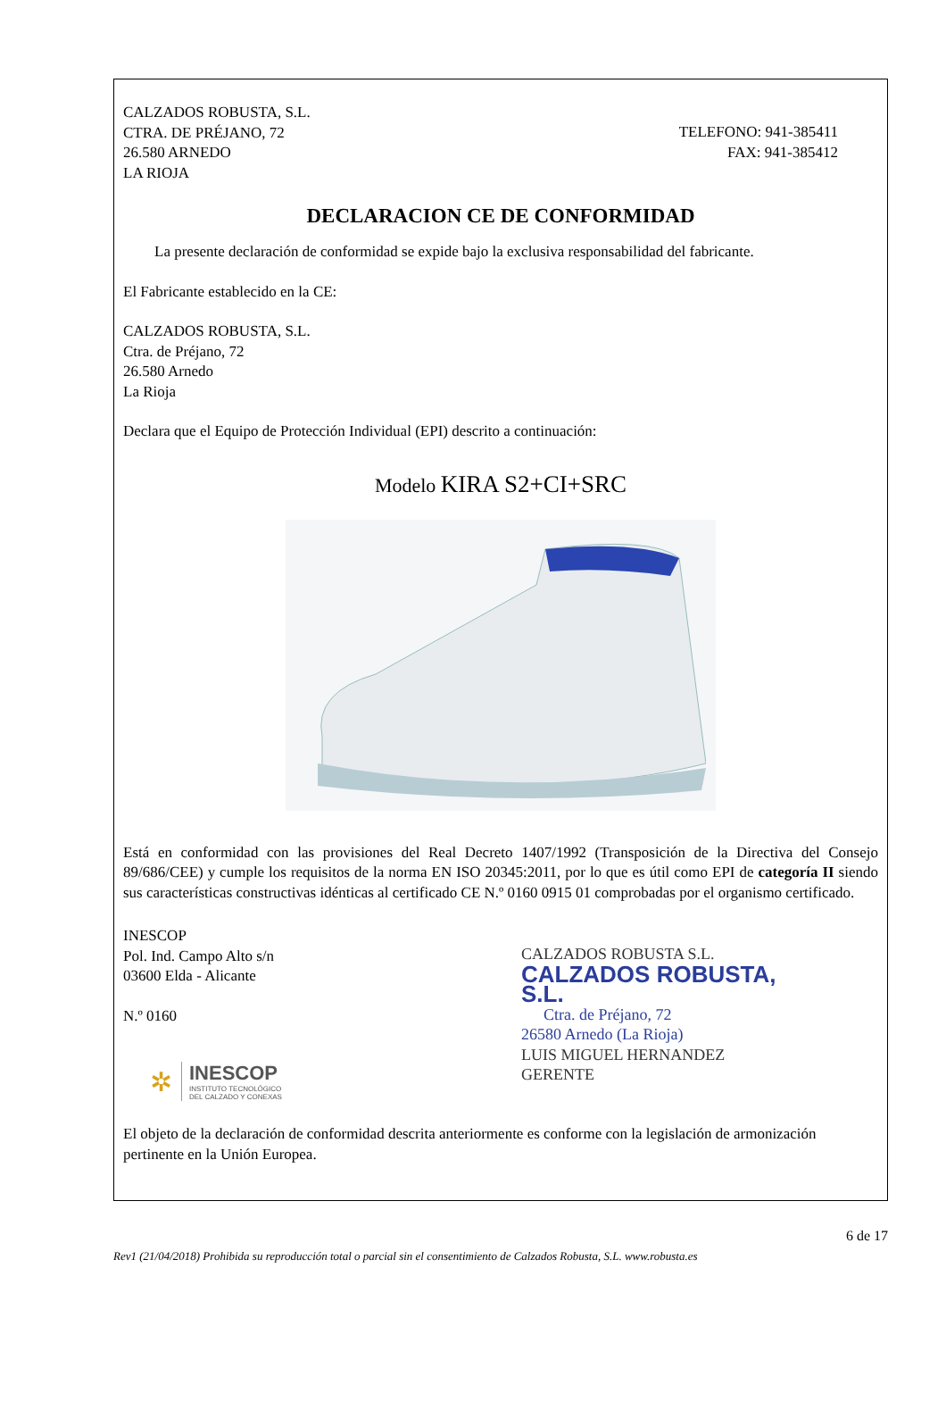CALZADOS ROBUSTA, S.L.
CTRA. DE PRÉJANO, 72
26.580 ARNEDO
LA RIOJA
TELEFONO: 941-385411
FAX: 941-385412
DECLARACION CE DE CONFORMIDAD
La presente declaración de conformidad se expide bajo la exclusiva responsabilidad del fabricante.
El Fabricante establecido en la CE:
CALZADOS ROBUSTA, S.L.
Ctra. de Préjano, 72
26.580 Arnedo
La Rioja
Declara que el Equipo de Protección Individual (EPI) descrito a continuación:
Modelo KIRA S2+CI+SRC
Está en conformidad con las provisiones del Real Decreto 1407/1992 (Transposición de la Directiva del Consejo 89/686/CEE) y cumple los requisitos de la norma EN ISO 20345:2011, por lo que es útil como EPI de categoría II siendo sus características constructivas idénticas al certificado CE N.º 0160 0915 01 comprobadas por el organismo certificado.
INESCOP
Pol. Ind. Campo Alto s/n
03600 Elda - Alicante
N.º 0160
✲
INESCOP
INSTITUTO TECNOLÓGICO
DEL CALZADO Y CONEXAS
CALZADOS ROBUSTA S.L.
CALZADOS ROBUSTA, S.L.
Ctra. de Préjano, 72
26580 Arnedo (La Rioja)
LUIS MIGUEL HERNANDEZ
GERENTE
El objeto de la declaración de conformidad descrita anteriormente es conforme con la legislación de armonización pertinente en la Unión Europea.
6 de 17
Rev1 (21/04/2018) Prohibida su reproducción total o parcial sin el consentimiento de Calzados Robusta, S.L. www.robusta.es